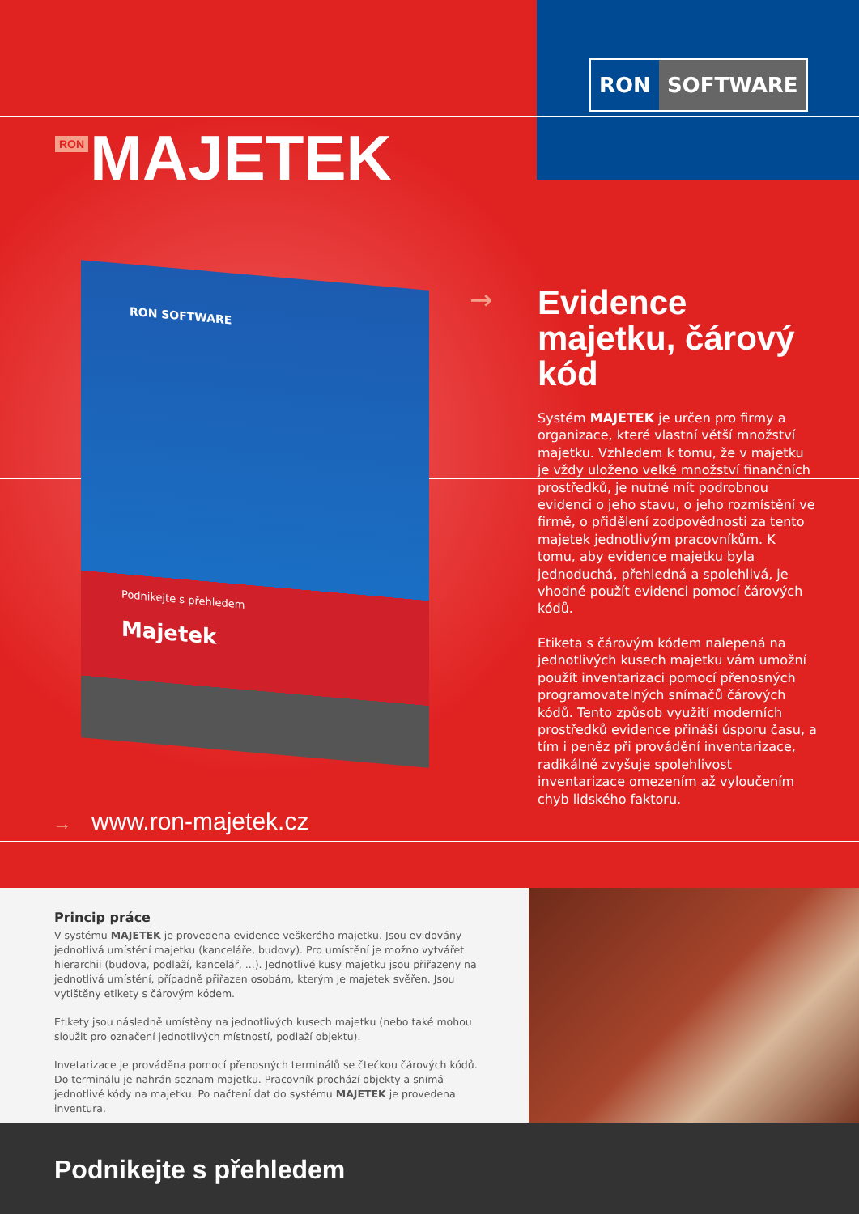RON SOFTWARE
RON MAJETEK
RON SOFTWARE
Podnikejte s přehledem
Majetek
→
Evidence majetku, čárový kód
Systém MAJETEK je určen pro firmy a organizace, které vlastní větší množství majetku. Vzhledem k tomu, že v majetku je vždy uloženo velké množství finančních prostředků, je nutné mít podrobnou evidenci o jeho stavu, o jeho rozmístění ve firmě, o přidělení zodpovědnosti za tento majetek jednotlivým pracovníkům. K tomu, aby evidence majetku byla jednoduchá, přehledná a spolehlivá, je vhodné použít evidenci pomocí čárových kódů.
Etiketa s čárovým kódem nalepená na jednotlivých kusech majetku vám umožní použít inventarizaci pomocí přenosných programovatelných snímačů čárových kódů. Tento způsob využití moderních prostředků evidence přináší úsporu času, a tím i peněz při provádění inventarizace, radikálně zvyšuje spolehlivost inventarizace omezením až vyloučením chyb lidského faktoru.
→ www.ron-majetek.cz
Princip práce
V systému MAJETEK je provedena evidence veškerého majetku. Jsou evidovány jednotlivá umístění majetku (kanceláře, budovy). Pro umístění je možno vytvářet hierarchii (budova, podlaží, kancelář, ...). Jednotlivé kusy majetku jsou přiřazeny na jednotlivá umístění, případně přiřazen osobám, kterým je majetek svěřen. Jsou vytištěny etikety s čárovým kódem.
Etikety jsou následně umístěny na jednotlivých kusech majetku (nebo také mohou sloužit pro označení jednotlivých místností, podlaží objektu).
Invetarizace je prováděna pomocí přenosných terminálů se čtečkou čárových kódů. Do terminálu je nahrán seznam majetku. Pracovník prochází objekty a snímá jednotlivé kódy na majetku. Po načtení dat do systému MAJETEK je provedena inventura.
Podnikejte s přehledem